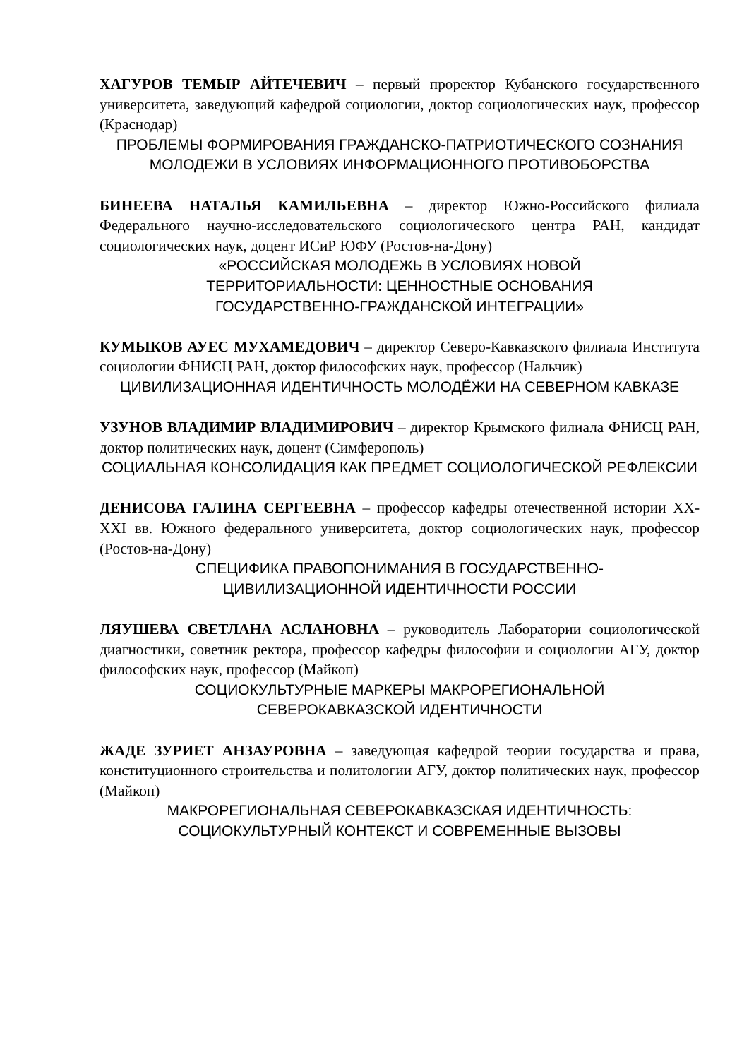ХАГУРОВ ТЕМЫР АЙТЕЧЕВИЧ – первый проректор Кубанского государственного университета, заведующий кафедрой социологии, доктор социологических наук, профессор (Краснодар)
ПРОБЛЕМЫ ФОРМИРОВАНИЯ ГРАЖДАНСКО-ПАТРИОТИЧЕСКОГО СОЗНАНИЯ МОЛОДЕЖИ В УСЛОВИЯХ ИНФОРМАЦИОННОГО ПРОТИВОБОРСТВА
БИНЕЕВА НАТАЛЬЯ КАМИЛЬЕВНА – директор Южно-Российского филиала Федерального научно-исследовательского социологического центра РАН, кандидат социологических наук, доцент ИСиР ЮФУ (Ростов-на-Дону)
«РОССИЙСКАЯ МОЛОДЕЖЬ В УСЛОВИЯХ НОВОЙ
ТЕРРИТОРИАЛЬНОСТИ: ЦЕННОСТНЫЕ ОСНОВАНИЯ
ГОСУДАРСТВЕННО-ГРАЖДАНСКОЙ ИНТЕГРАЦИИ»
КУМЫКОВ АУЕС МУХАМЕДОВИЧ – директор Северо-Кавказского филиала Института социологии ФНИСЦ РАН, доктор философских наук, профессор (Нальчик)
ЦИВИЛИЗАЦИОННАЯ ИДЕНТИЧНОСТЬ МОЛОДЁЖИ НА СЕВЕРНОМ КАВКАЗЕ
УЗУНОВ ВЛАДИМИР ВЛАДИМИРОВИЧ – директор Крымского филиала ФНИСЦ РАН, доктор политических наук, доцент (Симферополь)
СОЦИАЛЬНАЯ КОНСОЛИДАЦИЯ КАК ПРЕДМЕТ СОЦИОЛОГИЧЕСКОЙ РЕФЛЕКСИИ
ДЕНИСОВА ГАЛИНА СЕРГЕЕВНА – профессор кафедры отечественной истории XX-XXI вв. Южного федерального университета, доктор социологических наук, профессор (Ростов-на-Дону)
СПЕЦИФИКА ПРАВОПОНИМАНИЯ В ГОСУДАРСТВЕННО-
ЦИВИЛИЗАЦИОННОЙ ИДЕНТИЧНОСТИ РОССИИ
ЛЯУШЕВА СВЕТЛАНА АСЛАНОВНА – руководитель Лаборатории социологической диагностики, советник ректора, профессор кафедры философии и социологии АГУ, доктор философских наук, профессор (Майкоп)
СОЦИОКУЛЬТУРНЫЕ МАРКЕРЫ МАКРОРЕГИОНАЛЬНОЙ
СЕВЕРОКАВКАЗСКОЙ ИДЕНТИЧНОСТИ
ЖАДЕ ЗУРИЕТ АНЗАУРОВНА – заведующая кафедрой теории государства и права, конституционного строительства и политологии АГУ, доктор политических наук, профессор (Майкоп)
МАКРОРЕГИОНАЛЬНАЯ СЕВЕРОКАВКАЗСКАЯ ИДЕНТИЧНОСТЬ:
СОЦИОКУЛЬТУРНЫЙ КОНТЕКСТ И СОВРЕМЕННЫЕ ВЫЗОВЫ